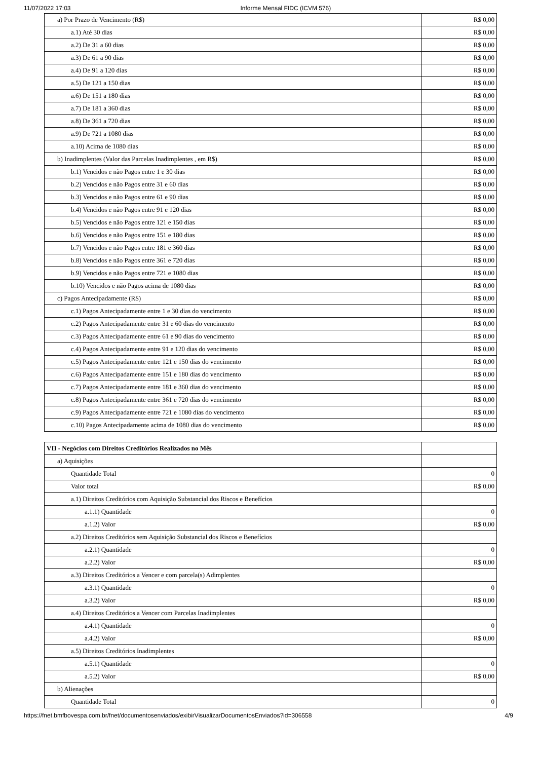11/07/2022 17:03 Informe Mensal FIDC (ICVM 576)
| a) Por Prazo de Vencimento (R$) | R$ 0,00 |
| a.1) Até 30 dias | R$ 0,00 |
| a.2) De 31 a 60 dias | R$ 0,00 |
| a.3) De 61 a 90 dias | R$ 0,00 |
| a.4) De 91 a 120 dias | R$ 0,00 |
| a.5) De 121 a 150 dias | R$ 0,00 |
| a.6) De 151 a 180 dias | R$ 0,00 |
| a.7) De 181 a 360 dias | R$ 0,00 |
| a.8) De 361 a 720 dias | R$ 0,00 |
| a.9) De 721 a 1080 dias | R$ 0,00 |
| a.10) Acima de 1080 dias | R$ 0,00 |
| b) Inadimplentes (Valor das Parcelas Inadimplentes , em R$) | R$ 0,00 |
| b.1) Vencidos e não Pagos entre 1 e 30 dias | R$ 0,00 |
| b.2) Vencidos e não Pagos entre 31 e 60 dias | R$ 0,00 |
| b.3) Vencidos e não Pagos entre 61 e 90 dias | R$ 0,00 |
| b.4) Vencidos e não Pagos entre 91 e 120 dias | R$ 0,00 |
| b.5) Vencidos e não Pagos entre 121 e 150 dias | R$ 0,00 |
| b.6) Vencidos e não Pagos entre 151 e 180 dias | R$ 0,00 |
| b.7) Vencidos e não Pagos entre 181 e 360 dias | R$ 0,00 |
| b.8) Vencidos e não Pagos entre 361 e 720 dias | R$ 0,00 |
| b.9) Vencidos e não Pagos entre 721 e 1080 dias | R$ 0,00 |
| b.10) Vencidos e não Pagos acima de 1080 dias | R$ 0,00 |
| c) Pagos Antecipadamente (R$) | R$ 0,00 |
| c.1) Pagos Antecipadamente entre 1 e 30 dias do vencimento | R$ 0,00 |
| c.2) Pagos Antecipadamente entre 31 e 60 dias do vencimento | R$ 0,00 |
| c.3) Pagos Antecipadamente entre 61 e 90 dias do vencimento | R$ 0,00 |
| c.4) Pagos Antecipadamente entre 91 e 120 dias do vencimento | R$ 0,00 |
| c.5) Pagos Antecipadamente entre 121 e 150 dias do vencimento | R$ 0,00 |
| c.6) Pagos Antecipadamente entre 151 e 180 dias do vencimento | R$ 0,00 |
| c.7) Pagos Antecipadamente entre 181 e 360 dias do vencimento | R$ 0,00 |
| c.8) Pagos Antecipadamente entre 361 e 720 dias do vencimento | R$ 0,00 |
| c.9) Pagos Antecipadamente entre 721 e 1080 dias do vencimento | R$ 0,00 |
| c.10) Pagos Antecipadamente acima de 1080 dias do vencimento | R$ 0,00 |
| VII - Negócios com Direitos Creditórios Realizados no Mês | |
| a) Aquisições | |
| Quantidade Total | 0 |
| Valor total | R$ 0,00 |
| a.1) Direitos Creditórios com Aquisição Substancial dos Riscos e Benefícios | |
| a.1.1) Quantidade | 0 |
| a.1.2) Valor | R$ 0,00 |
| a.2) Direitos Creditórios sem Aquisição Substancial dos Riscos e Benefícios | |
| a.2.1) Quantidade | 0 |
| a.2.2) Valor | R$ 0,00 |
| a.3) Direitos Creditórios a Vencer e com parcela(s) Adimplentes | |
| a.3.1) Quantidade | 0 |
| a.3.2) Valor | R$ 0,00 |
| a.4) Direitos Creditórios a Vencer com Parcelas Inadimplentes | |
| a.4.1) Quantidade | 0 |
| a.4.2) Valor | R$ 0,00 |
| a.5) Direitos Creditórios Inadimplentes | |
| a.5.1) Quantidade | 0 |
| a.5.2) Valor | R$ 0,00 |
| b) Alienações | |
| Quantidade Total | 0 |
https://fnet.bmfbovespa.com.br/fnet/documentosenviados/exibirVisualizarDocumentosEnviados?id=306558 4/9